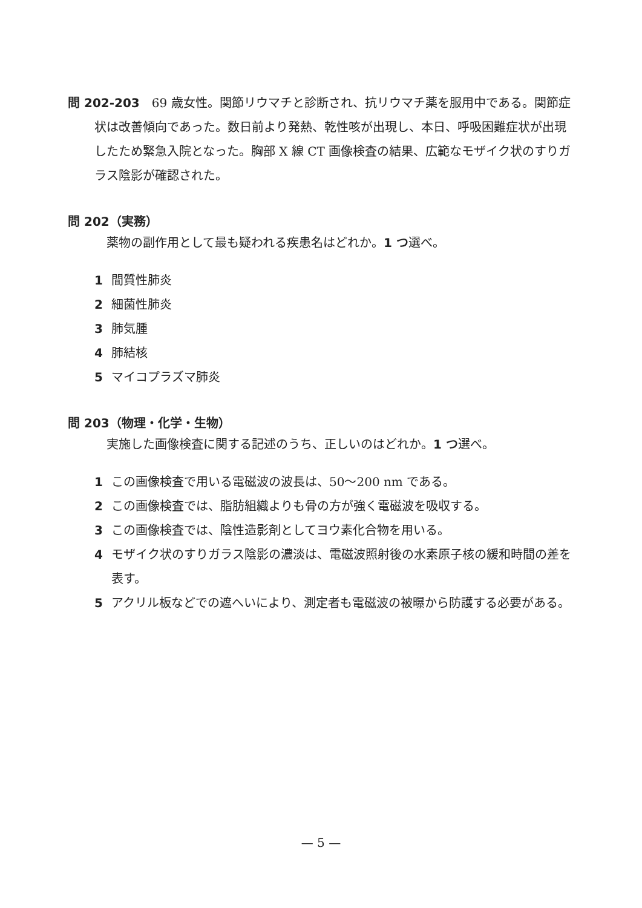問 202-203　69 歳女性。関節リウマチと診断され、抗リウマチ薬を服用中である。関節症状は改善傾向であった。数日前より発熱、乾性咳が出現し、本日、呼吸困難症状が出現したため緊急入院となった。胸部 X 線 CT 画像検査の結果、広範なモザイク状のすりガラス陰影が確認された。
問 202（実務）
薬物の副作用として最も疑われる疾患名はどれか。1 つ選べ。
1 間質性肺炎
2 細菌性肺炎
3 肺気腫
4 肺結核
5 マイコプラズマ肺炎
問 203（物理・化学・生物）
実施した画像検査に関する記述のうち、正しいのはどれか。1 つ選べ。
1 この画像検査で用いる電磁波の波長は、50〜200 nm である。
2 この画像検査では、脂肪組織よりも骨の方が強く電磁波を吸収する。
3 この画像検査では、陰性造影剤としてヨウ素化合物を用いる。
4 モザイク状のすりガラス陰影の濃淡は、電磁波照射後の水素原子核の緩和時間の差を表す。
5 アクリル板などでの遮へいにより、測定者も電磁波の被曝から防護する必要がある。
— 5 —